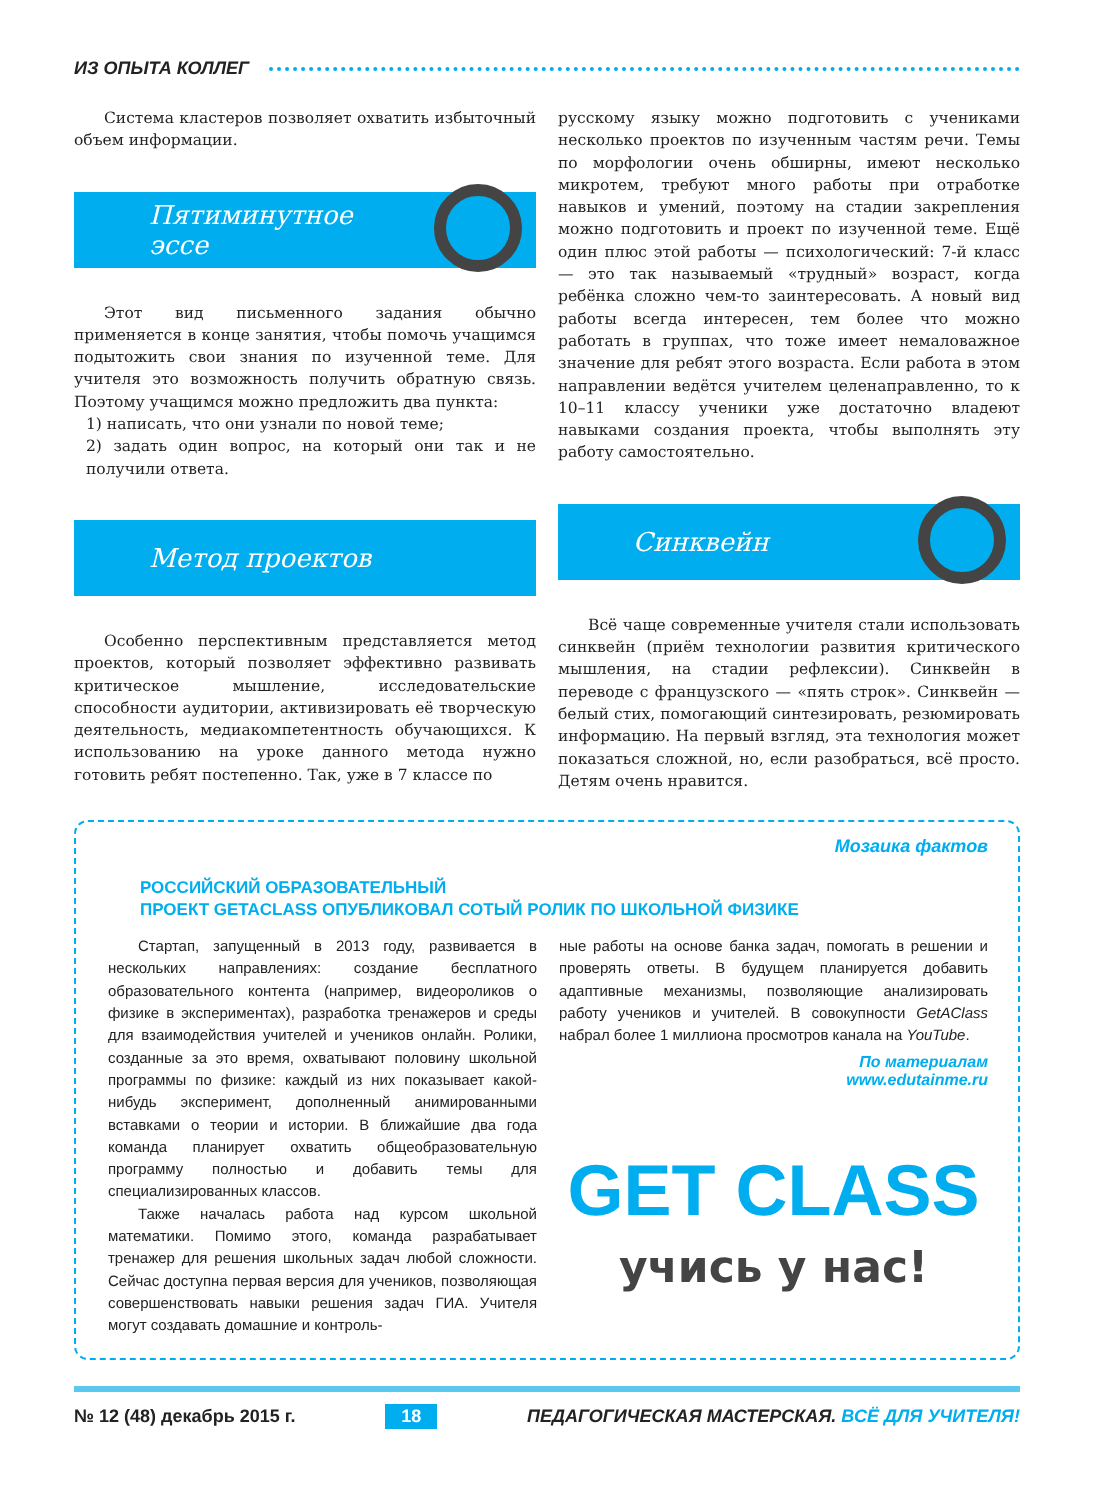ИЗ ОПЫТА КОЛЛЕГ
Система кластеров позволяет охватить избыточный объем информации.
Пятиминутное
эссе
Этот вид письменного задания обычно применяется в конце занятия, чтобы помочь учащимся подытожить свои знания по изученной теме. Для учителя это возможность получить обратную связь. Поэтому учащимся можно предложить два пункта:
1) написать, что они узнали по новой теме;
2) задать один вопрос, на который они так и не получили ответа.
Метод проектов
Особенно перспективным представляется метод проектов, который позволяет эффективно развивать критическое мышление, исследовательские способности аудитории, активизировать её творческую деятельность, медиакомпетентность обучающихся. К использованию на уроке данного метода нужно готовить ребят постепенно. Так, уже в 7 классе по
русскому языку можно подготовить с учениками несколько проектов по изученным частям речи. Темы по морфологии очень обширны, имеют несколько микротем, требуют много работы при отработке навыков и умений, поэтому на стадии закрепления можно подготовить и проект по изученной теме. Ещё один плюс этой работы — психологический: 7-й класс — это так называемый «трудный» возраст, когда ребёнка сложно чем-то заинтересовать. А новый вид работы всегда интересен, тем более что можно работать в группах, что тоже имеет немаловажное значение для ребят этого возраста. Если работа в этом направлении ведётся учителем целенаправленно, то к 10–11 классу ученики уже достаточно владеют навыками создания проекта, чтобы выполнять эту работу самостоятельно.
Синквейн
Всё чаще современные учителя стали использовать синквейн (приём технологии развития критического мышления, на стадии рефлексии). Синквейн в переводе с французского — «пять строк». Синквейн — белый стих, помогающий синтезировать, резюмировать информацию. На первый взгляд, эта технология может показаться сложной, но, если разобраться, всё просто. Детям очень нравится.
Мозаика фактов
РОССИЙСКИЙ ОБРАЗОВАТЕЛЬНЫЙ
ПРОЕКТ GETACLASS ОПУБЛИКОВАЛ СОТЫЙ РОЛИК ПО ШКОЛЬНОЙ ФИЗИКЕ
Стартап, запущенный в 2013 году, развивается в нескольких направлениях: создание бесплатного образовательного контента (например, видеороликов о физике в экспериментах), разработка тренажеров и среды для взаимодействия учителей и учеников онлайн. Ролики, созданные за это время, охватывают половину школьной программы по физике: каждый из них показывает какой-нибудь эксперимент, дополненный анимированными вставками о теории и истории. В ближайшие два года команда планирует охватить общеобразовательную программу полностью и добавить темы для специализированных классов.
Также началась работа над курсом школьной математики. Помимо этого, команда разрабатывает тренажер для решения школьных задач любой сложности. Сейчас доступна первая версия для учеников, позволяющая совершенствовать навыки решения задач ГИА. Учителя могут создавать домашние и контроль-
ные работы на основе банка задач, помогать в решении и проверять ответы. В будущем планируется добавить адаптивные механизмы, позволяющие анализировать работу учеников и учителей. В совокупности GetAClass набрал более 1 миллиона просмотров канала на YouTube.
По материалам
www.edutainme.ru
GET CLASS
учись у нас!
№ 12 (48) декабрь 2015 г. 18 ПЕДАГОГИЧЕСКАЯ МАСТЕРСКАЯ. ВСЁ ДЛЯ УЧИТЕЛЯ!